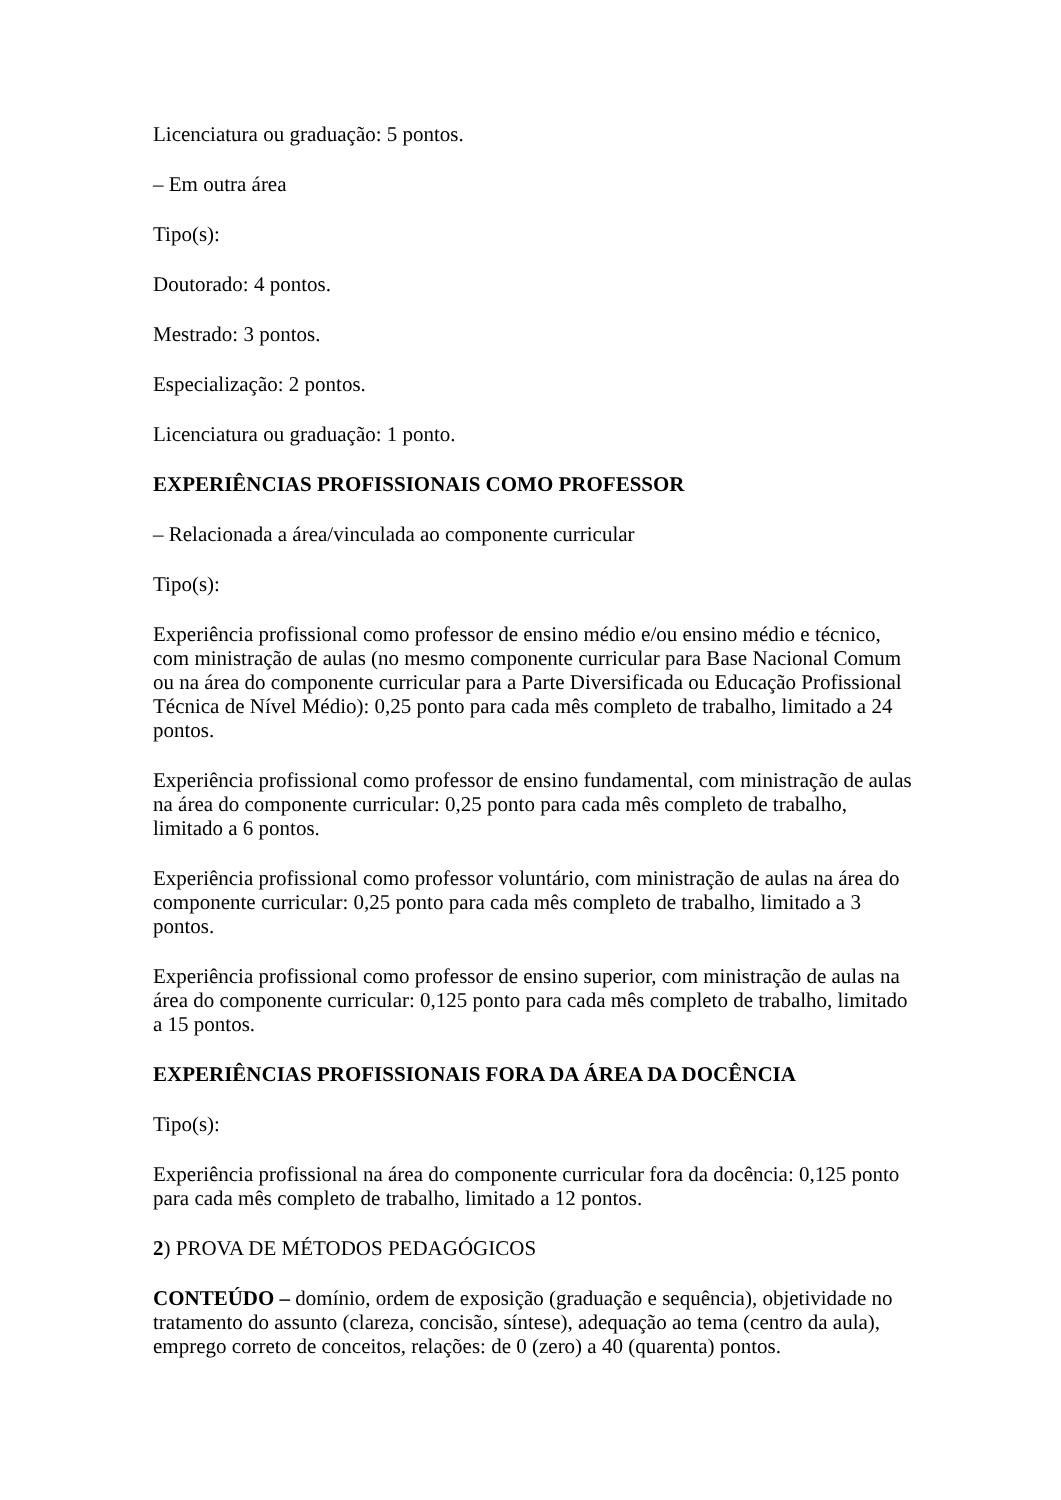Licenciatura ou graduação: 5 pontos.
– Em outra área
Tipo(s):
Doutorado: 4 pontos.
Mestrado: 3 pontos.
Especialização: 2 pontos.
Licenciatura ou graduação: 1 ponto.
EXPERIÊNCIAS PROFISSIONAIS COMO PROFESSOR
– Relacionada a área/vinculada ao componente curricular
Tipo(s):
Experiência profissional como professor de ensino médio e/ou ensino médio e técnico, com ministração de aulas (no mesmo componente curricular para Base Nacional Comum ou na área do componente curricular para a Parte Diversificada ou Educação Profissional Técnica de Nível Médio): 0,25 ponto para cada mês completo de trabalho, limitado a 24 pontos.
Experiência profissional como professor de ensino fundamental, com ministração de aulas na área do componente curricular: 0,25 ponto para cada mês completo de trabalho, limitado a 6 pontos.
Experiência profissional como professor voluntário, com ministração de aulas na área do componente curricular: 0,25 ponto para cada mês completo de trabalho, limitado a 3 pontos.
Experiência profissional como professor de ensino superior, com ministração de aulas na área do componente curricular: 0,125 ponto para cada mês completo de trabalho, limitado a 15 pontos.
EXPERIÊNCIAS PROFISSIONAIS FORA DA ÁREA DA DOCÊNCIA
Tipo(s):
Experiência profissional na área do componente curricular fora da docência: 0,125 ponto para cada mês completo de trabalho, limitado a 12 pontos.
2) PROVA DE MÉTODOS PEDAGÓGICOS
CONTEÚDO – domínio, ordem de exposição (graduação e sequência), objetividade no tratamento do assunto (clareza, concisão, síntese), adequação ao tema (centro da aula), emprego correto de conceitos, relações: de 0 (zero) a 40 (quarenta) pontos.